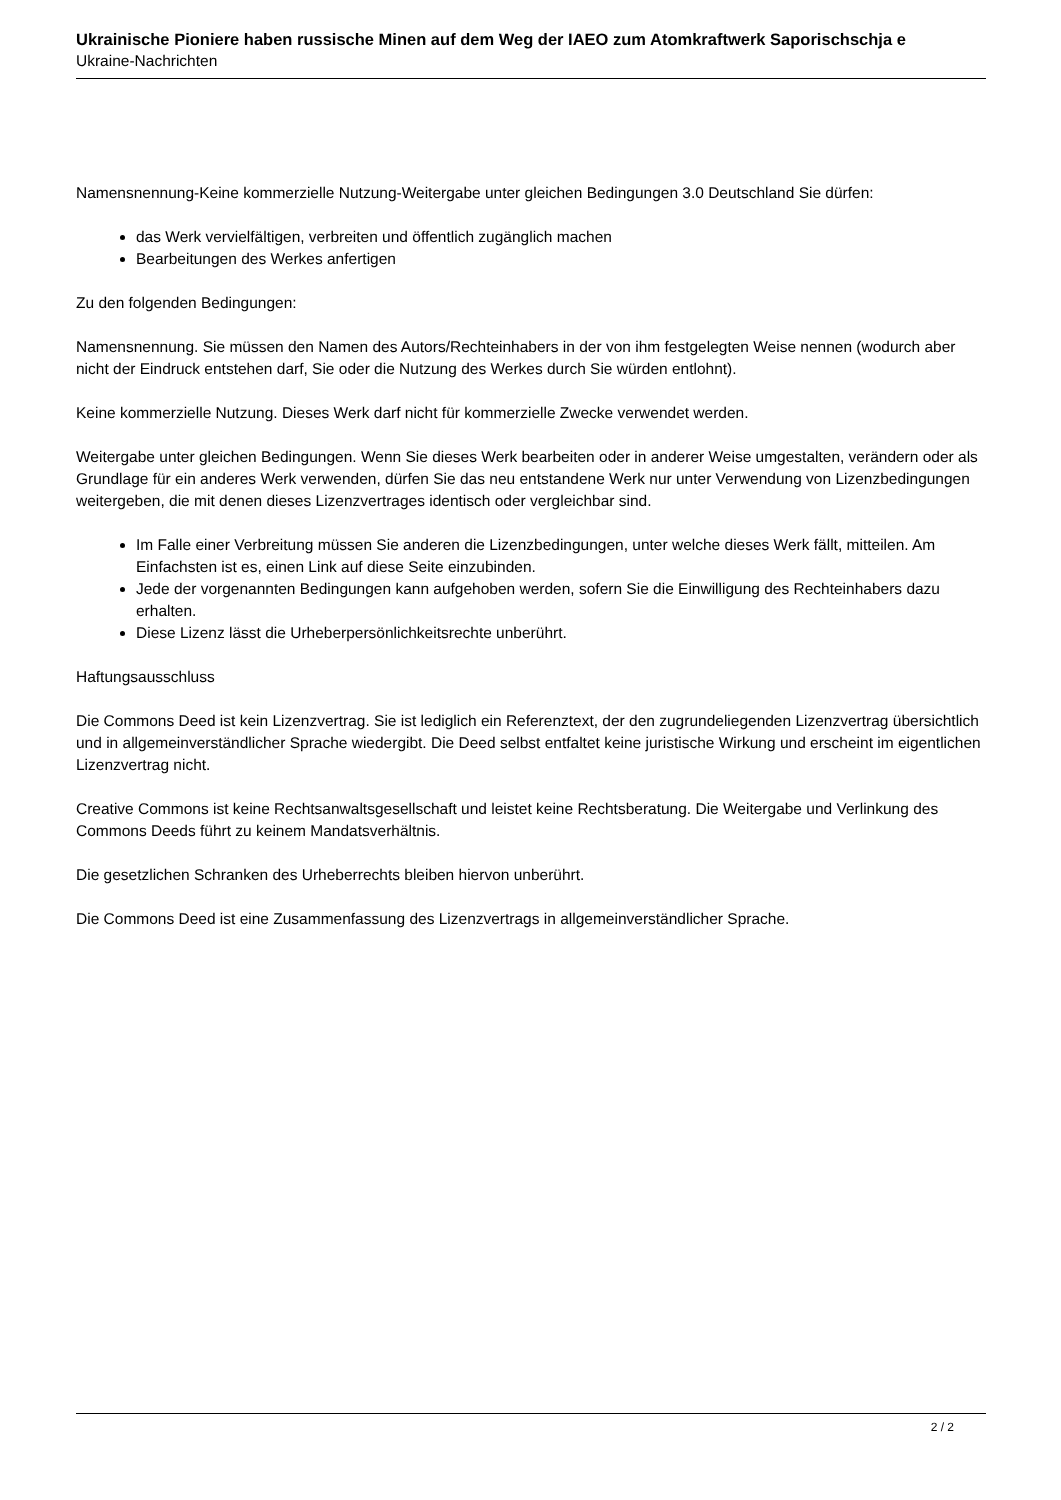Ukrainische Pioniere haben russische Minen auf dem Weg der IAEO zum Atomkraftwerk Saporischschja e
Ukraine-Nachrichten
Namensnennung-Keine kommerzielle Nutzung-Weitergabe unter gleichen Bedingungen 3.0 Deutschland Sie dürfen:
das Werk vervielfältigen, verbreiten und öffentlich zugänglich machen
Bearbeitungen des Werkes anfertigen
Zu den folgenden Bedingungen:
Namensnennung. Sie müssen den Namen des Autors/Rechteinhabers in der von ihm festgelegten Weise nennen (wodurch aber nicht der Eindruck entstehen darf, Sie oder die Nutzung des Werkes durch Sie würden entlohnt).
Keine kommerzielle Nutzung. Dieses Werk darf nicht für kommerzielle Zwecke verwendet werden.
Weitergabe unter gleichen Bedingungen. Wenn Sie dieses Werk bearbeiten oder in anderer Weise umgestalten, verändern oder als Grundlage für ein anderes Werk verwenden, dürfen Sie das neu entstandene Werk nur unter Verwendung von Lizenzbedingungen weitergeben, die mit denen dieses Lizenzvertrages identisch oder vergleichbar sind.
Im Falle einer Verbreitung müssen Sie anderen die Lizenzbedingungen, unter welche dieses Werk fällt, mitteilen. Am Einfachsten ist es, einen Link auf diese Seite einzubinden.
Jede der vorgenannten Bedingungen kann aufgehoben werden, sofern Sie die Einwilligung des Rechteinhabers dazu erhalten.
Diese Lizenz lässt die Urheberpersönlichkeitsrechte unberührt.
Haftungsausschluss
Die Commons Deed ist kein Lizenzvertrag. Sie ist lediglich ein Referenztext, der den zugrundeliegenden Lizenzvertrag übersichtlich und in allgemeinverständlicher Sprache wiedergibt. Die Deed selbst entfaltet keine juristische Wirkung und erscheint im eigentlichen Lizenzvertrag nicht.
Creative Commons ist keine Rechtsanwaltsgesellschaft und leistet keine Rechtsberatung. Die Weitergabe und Verlinkung des Commons Deeds führt zu keinem Mandatsverhältnis.
Die gesetzlichen Schranken des Urheberrechts bleiben hiervon unberührt.
Die Commons Deed ist eine Zusammenfassung des Lizenzvertrags in allgemeinverständlicher Sprache.
2 / 2